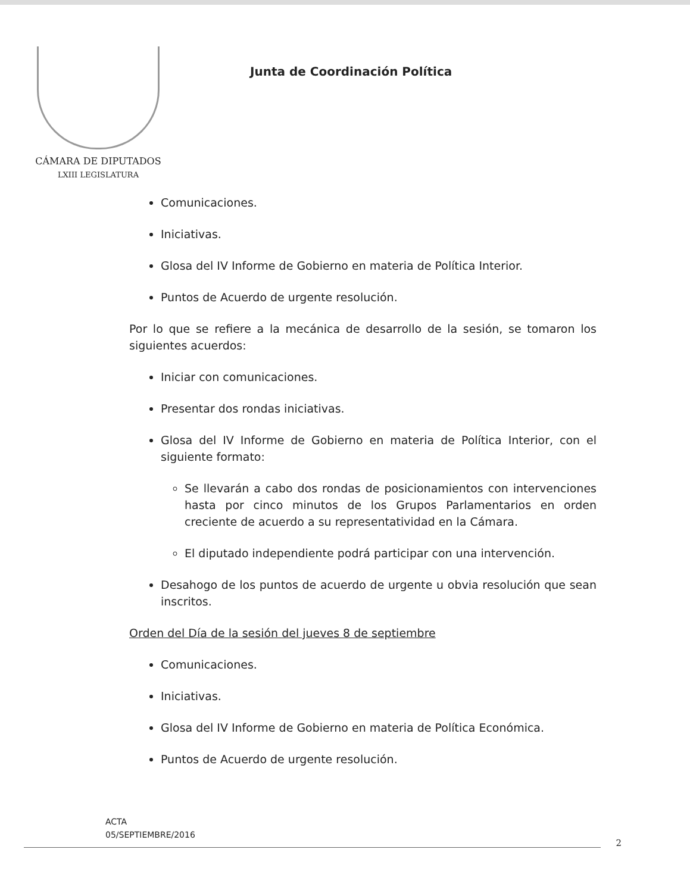CÁMARA DE DIPUTADOS
LXIII LEGISLATURA
Junta de Coordinación Política
Comunicaciones.
Iniciativas.
Glosa del IV Informe de Gobierno en materia de Política Interior.
Puntos de Acuerdo de urgente resolución.
Por lo que se refiere a la mecánica de desarrollo de la sesión, se tomaron los siguientes acuerdos:
Iniciar con comunicaciones.
Presentar dos rondas iniciativas.
Glosa del IV Informe de Gobierno en materia de Política Interior, con el siguiente formato:
Se llevarán a cabo dos rondas de posicionamientos con intervenciones hasta por cinco minutos de los Grupos Parlamentarios en orden creciente de acuerdo a su representatividad en la Cámara.
El diputado independiente podrá participar con una intervención.
Desahogo de los puntos de acuerdo de urgente u obvia resolución que sean inscritos.
Orden del Día de la sesión del jueves 8 de septiembre
Comunicaciones.
Iniciativas.
Glosa del IV Informe de Gobierno en materia de Política Económica.
Puntos de Acuerdo de urgente resolución.
ACTA
05/SEPTIEMBRE/2016
2